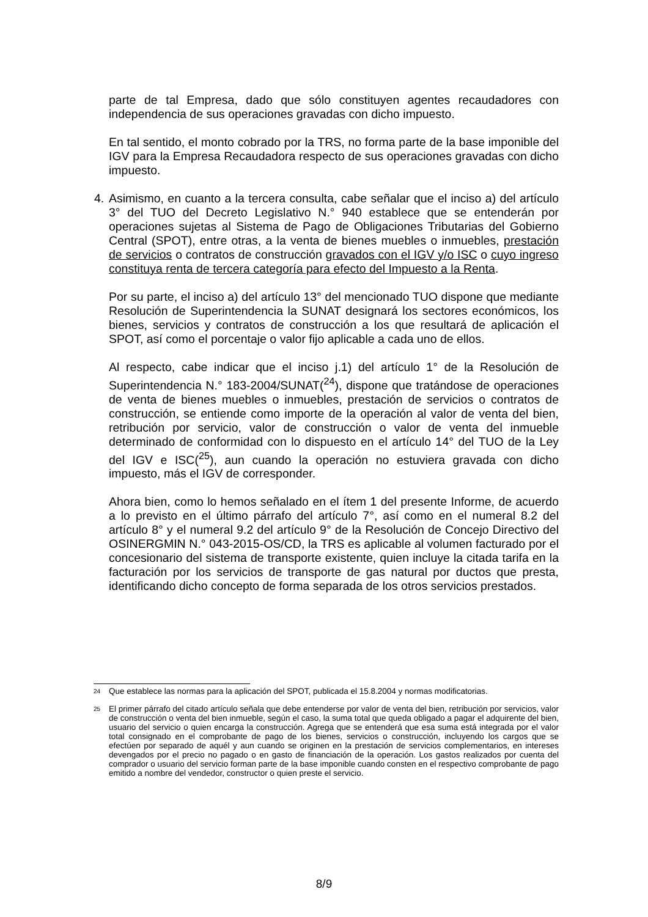parte de tal Empresa, dado que sólo constituyen agentes recaudadores con independencia de sus operaciones gravadas con dicho impuesto.
En tal sentido, el monto cobrado por la TRS, no forma parte de la base imponible del IGV para la Empresa Recaudadora respecto de sus operaciones gravadas con dicho impuesto.
4. Asimismo, en cuanto a la tercera consulta, cabe señalar que el inciso a) del artículo 3° del TUO del Decreto Legislativo N.° 940 establece que se entenderán por operaciones sujetas al Sistema de Pago de Obligaciones Tributarias del Gobierno Central (SPOT), entre otras, a la venta de bienes muebles o inmuebles, prestación de servicios o contratos de construcción gravados con el IGV y/o ISC o cuyo ingreso constituya renta de tercera categoría para efecto del Impuesto a la Renta.
Por su parte, el inciso a) del artículo 13° del mencionado TUO dispone que mediante Resolución de Superintendencia la SUNAT designará los sectores económicos, los bienes, servicios y contratos de construcción a los que resultará de aplicación el SPOT, así como el porcentaje o valor fijo aplicable a cada uno de ellos.
Al respecto, cabe indicar que el inciso j.1) del artículo 1° de la Resolución de Superintendencia N.° 183-2004/SUNAT(<sup>24</sup>), dispone que tratándose de operaciones de venta de bienes muebles o inmuebles, prestación de servicios o contratos de construcción, se entiende como importe de la operación al valor de venta del bien, retribución por servicio, valor de construcción o valor de venta del inmueble determinado de conformidad con lo dispuesto en el artículo 14° del TUO de la Ley del IGV e ISC(<sup>25</sup>), aun cuando la operación no estuviera gravada con dicho impuesto, más el IGV de corresponder.
Ahora bien, como lo hemos señalado en el ítem 1 del presente Informe, de acuerdo a lo previsto en el último párrafo del artículo 7°, así como en el numeral 8.2 del artículo 8° y el numeral 9.2 del artículo 9° de la Resolución de Concejo Directivo del OSINERGMIN N.° 043-2015-OS/CD, la TRS es aplicable al volumen facturado por el concesionario del sistema de transporte existente, quien incluye la citada tarifa en la facturación por los servicios de transporte de gas natural por ductos que presta, identificando dicho concepto de forma separada de los otros servicios prestados.
24
Que establece las normas para la aplicación del SPOT, publicada el 15.8.2004 y normas modificatorias.
25
El primer párrafo del citado artículo señala que debe entenderse por valor de venta del bien, retribución por servicios, valor de construcción o venta del bien inmueble, según el caso, la suma total que queda obligado a pagar el adquirente del bien, usuario del servicio o quien encarga la construcción. Agrega que se entenderá que esa suma está integrada por el valor total consignado en el comprobante de pago de los bienes, servicios o construcción, incluyendo los cargos que se efectúen por separado de aquél y aun cuando se originen en la prestación de servicios complementarios, en intereses devengados por el precio no pagado o en gasto de financiación de la operación. Los gastos realizados por cuenta del comprador o usuario del servicio forman parte de la base imponible cuando consten en el respectivo comprobante de pago emitido a nombre del vendedor, constructor o quien preste el servicio.
8/9